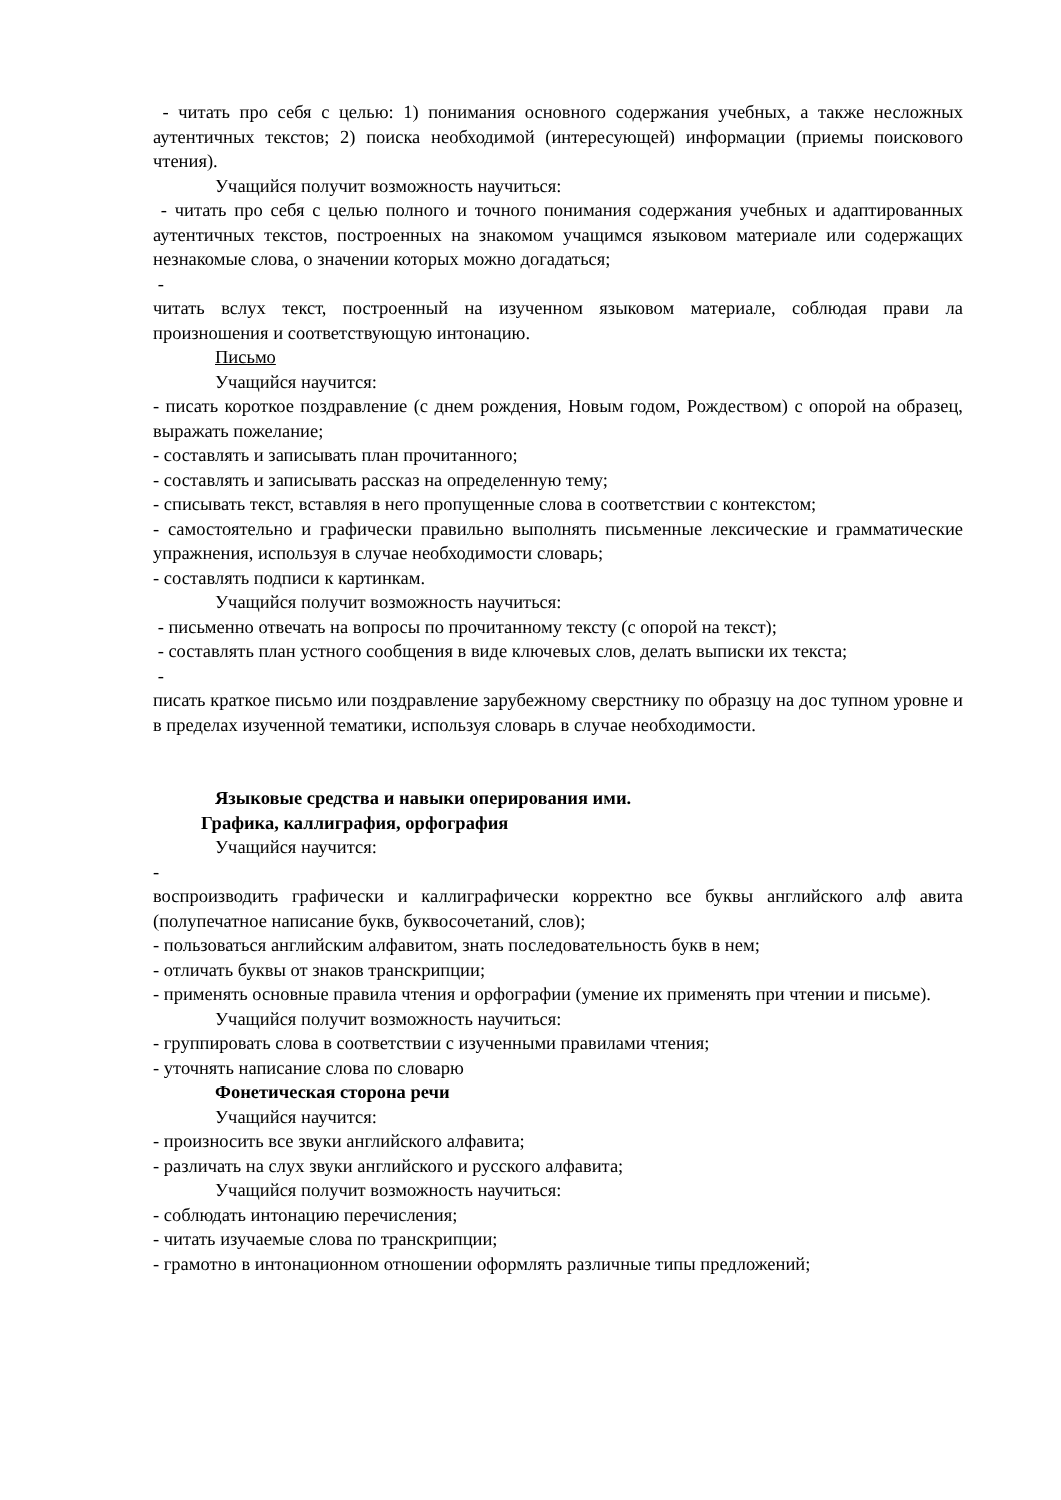- читать про себя с целью: 1) понимания основного содержания учебных, а также несложных аутентичных текстов; 2) поиска необходимой (интересующей) информации (приемы поискового чтения).
Учащийся получит возможность научиться:
- читать про себя с целью полного и точного понимания содержания учебных и адаптированных аутентичных текстов, построенных на знакомом учащимся языковом материале или содержащих незнакомые слова, о значении которых можно догадаться;
-
читать вслух текст, построенный на изученном языковом материале, соблюдая прави ла произношения и соответствующую интонацию.
Письмо
Учащийся научится:
- писать короткое поздравление (с днем рождения, Новым годом, Рождеством) с опорой на образец, выражать пожелание;
- составлять и записывать план прочитанного;
- составлять и записывать рассказ на определенную тему;
- списывать текст, вставляя в него пропущенные слова в соответствии с контекстом;
- самостоятельно и графически правильно выполнять письменные лексические и грамматические упражнения, используя в случае необходимости словарь;
- составлять подписи к картинкам.
Учащийся получит возможность научиться:
- письменно отвечать на вопросы по прочитанному тексту (с опорой на текст);
- составлять план устного сообщения в виде ключевых слов, делать выписки их текста;
-
писать краткое письмо или поздравление зарубежному сверстнику по образцу на дос тупном уровне и в пределах изученной тематики, используя словарь в случае необходимости.
Языковые средства и навыки оперирования ими.
Графика, каллиграфия, орфография
Учащийся научится:
-
воспроизводить графически и каллиграфически корректно все буквы английского алф авита (полупечатное написание букв, буквосочетаний, слов);
- пользоваться английским алфавитом, знать последовательность букв в нем;
- отличать буквы от знаков транскрипции;
- применять основные правила чтения и орфографии (умение их применять при чтении и письме).
Учащийся получит возможность научиться:
- группировать слова в соответствии с изученными правилами чтения;
- уточнять написание слова по словарю
Фонетическая сторона речи
Учащийся научится:
- произносить все звуки английского алфавита;
- различать на слух звуки английского и русского алфавита;
Учащийся получит возможность научиться:
- соблюдать интонацию перечисления;
- читать изучаемые слова по транскрипции;
- грамотно в интонационном отношении оформлять различные типы предложений;